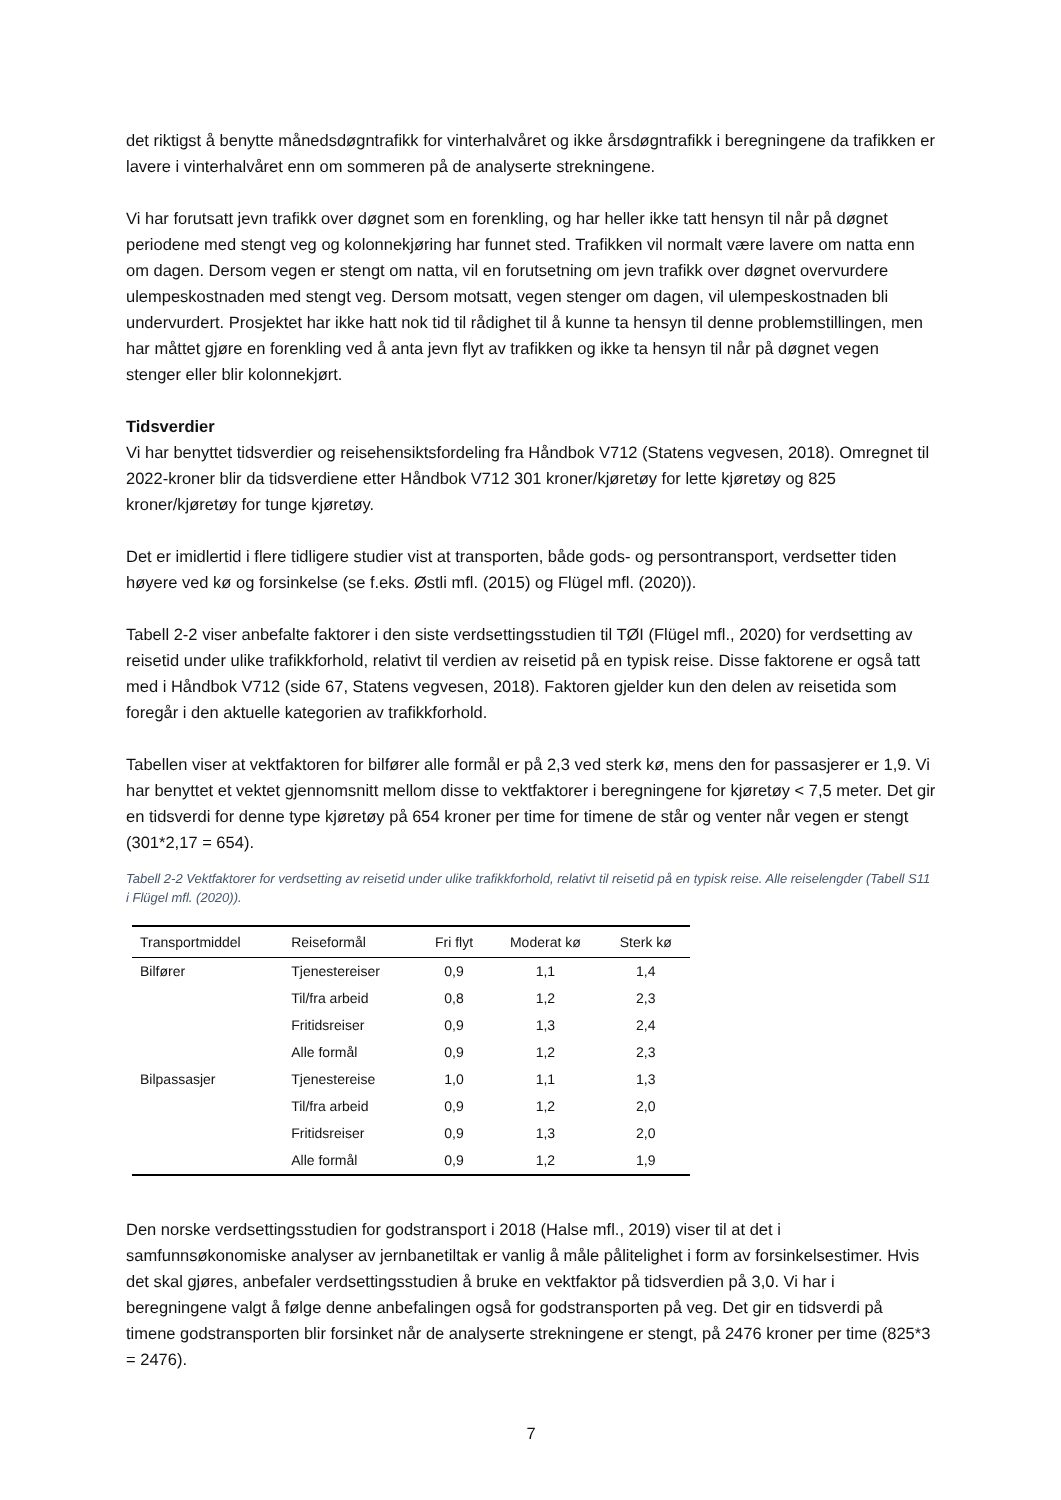det riktigst å benytte månedsdøgntrafikk for vinterhalvåret og ikke årsdøgntrafikk i beregningene da trafikken er lavere i vinterhalvåret enn om sommeren på de analyserte strekningene.
Vi har forutsatt jevn trafikk over døgnet som en forenkling, og har heller ikke tatt hensyn til når på døgnet periodene med stengt veg og kolonnekjøring har funnet sted. Trafikken vil normalt være lavere om natta enn om dagen. Dersom vegen er stengt om natta, vil en forutsetning om jevn trafikk over døgnet overvurdere ulempeskostnaden med stengt veg. Dersom motsatt, vegen stenger om dagen, vil ulempeskostnaden bli undervurdert. Prosjektet har ikke hatt nok tid til rådighet til å kunne ta hensyn til denne problemstillingen, men har måttet gjøre en forenkling ved å anta jevn flyt av trafikken og ikke ta hensyn til når på døgnet vegen stenger eller blir kolonnekjørt.
Tidsverdier
Vi har benyttet tidsverdier og reisehensiktsfordeling fra Håndbok V712 (Statens vegvesen, 2018). Omregnet til 2022-kroner blir da tidsverdiene etter Håndbok V712 301 kroner/kjøretøy for lette kjøretøy og 825 kroner/kjøretøy for tunge kjøretøy.
Det er imidlertid i flere tidligere studier vist at transporten, både gods- og persontransport, verdsetter tiden høyere ved kø og forsinkelse (se f.eks. Østli mfl. (2015) og Flügel mfl. (2020)).
Tabell 2-2 viser anbefalte faktorer i den siste verdsettingsstudien til TØI (Flügel mfl., 2020) for verdsetting av reisetid under ulike trafikkforhold, relativt til verdien av reisetid på en typisk reise. Disse faktorene er også tatt med i Håndbok V712 (side 67, Statens vegvesen, 2018). Faktoren gjelder kun den delen av reisetida som foregår i den aktuelle kategorien av trafikkforhold.
Tabellen viser at vektfaktoren for bilfører alle formål er på 2,3 ved sterk kø, mens den for passasjerer er 1,9. Vi har benyttet et vektet gjennomsnitt mellom disse to vektfaktorer i beregningene for kjøretøy < 7,5 meter. Det gir en tidsverdi for denne type kjøretøy på 654 kroner per time for timene de står og venter når vegen er stengt (301*2,17 = 654).
Tabell 2-2 Vektfaktorer for verdsetting av reisetid under ulike trafikkforhold, relativt til reisetid på en typisk reise. Alle reiselengder (Tabell S11 i Flügel mfl. (2020)).
| Transportmiddel | Reiseformål | Fri flyt | Moderat kø | Sterk kø |
| --- | --- | --- | --- | --- |
| Bilfører | Tjenestereiser | 0,9 | 1,1 | 1,4 |
| | Til/fra arbeid | 0,8 | 1,2 | 2,3 |
| | Fritidsreiser | 0,9 | 1,3 | 2,4 |
| | Alle formål | 0,9 | 1,2 | 2,3 |
| Bilpassasjer | Tjenestereise | 1,0 | 1,1 | 1,3 |
| | Til/fra arbeid | 0,9 | 1,2 | 2,0 |
| | Fritidsreiser | 0,9 | 1,3 | 2,0 |
| | Alle formål | 0,9 | 1,2 | 1,9 |
Den norske verdsettingsstudien for godstransport i 2018 (Halse mfl., 2019) viser til at det i samfunnsøkonomiske analyser av jernbanetiltak er vanlig å måle pålitelighet i form av forsinkelsestimer. Hvis det skal gjøres, anbefaler verdsettingsstudien å bruke en vektfaktor på tidsverdien på 3,0. Vi har i beregningene valgt å følge denne anbefalingen også for godstransporten på veg. Det gir en tidsverdi på timene godstransporten blir forsinket når de analyserte strekningene er stengt, på 2476 kroner per time (825*3 = 2476).
7